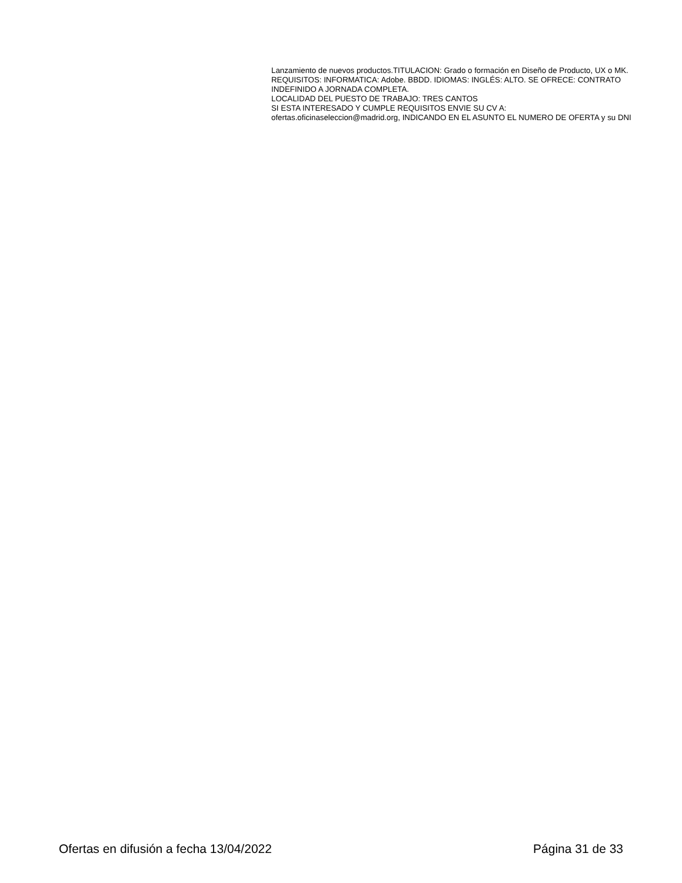Lanzamiento de nuevos productos.TITULACION: Grado o formación en Diseño de Producto, UX o MK. REQUISITOS: INFORMATICA: Adobe. BBDD. IDIOMAS: INGLÉS: ALTO. SE OFRECE: CONTRATO INDEFINIDO A JORNADA COMPLETA.
LOCALIDAD DEL PUESTO DE TRABAJO: TRES CANTOS
SI ESTA INTERESADO Y CUMPLE REQUISITOS ENVIE SU CV A: ofertas.oficinaseleccion@madrid.org, INDICANDO EN EL ASUNTO EL NUMERO DE OFERTA y su DNI
Ofertas en difusión a fecha 13/04/2022 Página 31 de 33